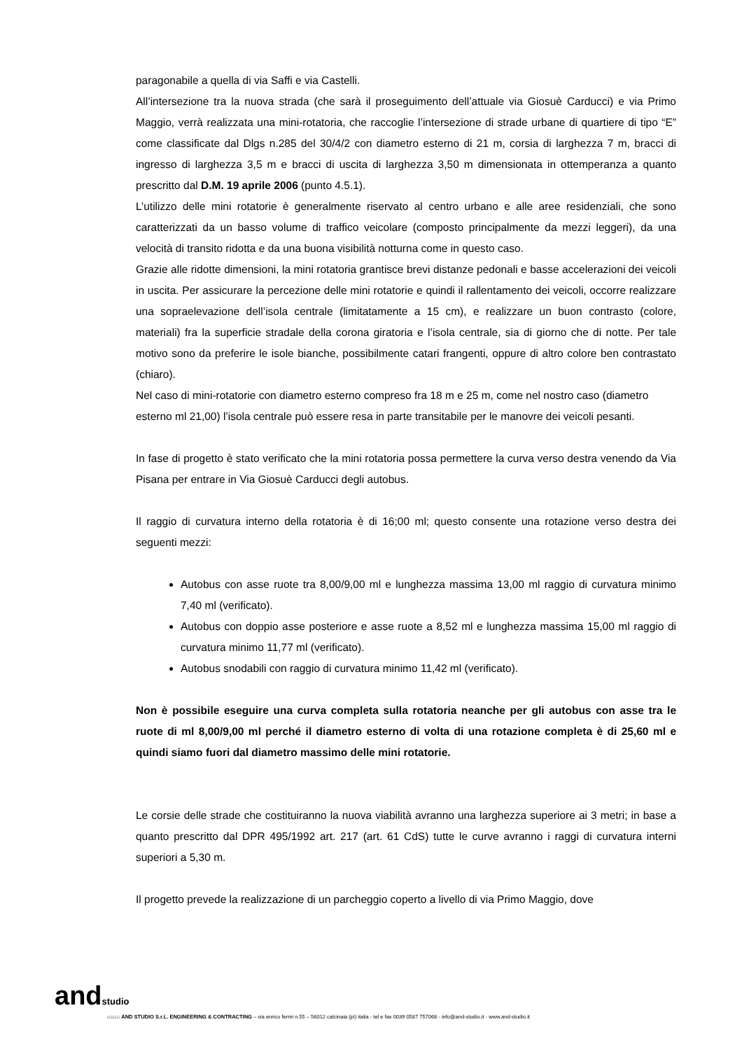paragonabile a quella di via Saffi e via Castelli.
All’intersezione tra la nuova strada (che sarà il proseguimento dell’attuale via Giosuè Carducci) e via Primo Maggio, verrà realizzata una mini-rotatoria, che raccoglie l’intersezione di strade urbane di quartiere di tipo “E” come classificate dal Dlgs n.285 del 30/4/2 con diametro esterno di 21 m, corsia di larghezza 7 m, bracci di ingresso di larghezza 3,5 m e bracci di uscita di larghezza 3,50 m dimensionata in ottemperanza a quanto prescritto dal D.M. 19 aprile 2006 (punto 4.5.1).
L’utilizzo delle mini rotatorie è generalmente riservato al centro urbano e alle aree residenziali, che sono caratterizzati da un basso volume di traffico veicolare (composto principalmente da mezzi leggeri), da una velocità di transito ridotta e da una buona visibilità notturna come in questo caso.
Grazie alle ridotte dimensioni, la mini rotatoria grantisce brevi distanze pedonali e basse accelerazioni dei veicoli in uscita. Per assicurare la percezione delle mini rotatorie e quindi il rallentamento dei veicoli, occorre realizzare una sopraelevazione dell’isola centrale (limitatamente a 15 cm), e realizzare un buon contrasto (colore, materiali) fra la superficie stradale della corona giratoria e l’isola centrale, sia di giorno che di notte. Per tale motivo sono da preferire le isole bianche, possibilmente catari frangenti, oppure di altro colore ben contrastato (chiaro).
Nel caso di mini-rotatorie con diametro esterno compreso fra 18 m e 25 m, come nel nostro caso (diametro esterno ml 21,00) l’isola centrale può essere resa in parte transitabile per le manovre dei veicoli pesanti.
In fase di progetto è stato verificato che la mini rotatoria possa permettere la curva verso destra venendo da Via Pisana per entrare in Via Giosuè Carducci degli autobus.
Il raggio di curvatura interno della rotatoria è di 16;00 ml; questo consente una rotazione verso destra dei seguenti mezzi:
Autobus con asse ruote tra 8,00/9,00 ml e lunghezza massima 13,00 ml raggio di curvatura minimo 7,40 ml (verificato).
Autobus con doppio asse posteriore e asse ruote a 8,52 ml e lunghezza massima 15,00 ml raggio di curvatura minimo 11,77 ml (verificato).
Autobus snodabili con raggio di curvatura minimo 11,42 ml (verificato).
Non è possibile eseguire una curva completa sulla rotatoria neanche per gli autobus con asse tra le ruote di ml 8,00/9,00 ml perché il diametro esterno di volta di una rotazione completa è di 25,60 ml e quindi siamo fuori dal diametro massimo delle mini rotatorie.
Le corsie delle strade che costituiranno la nuova viabilità avranno una larghezza superiore ai 3 metri; in base a quanto prescritto dal DPR 495/1992 art. 217 (art. 61 CdS) tutte le curve avranno i raggi di curvatura interni superiori a 5,30 m.
Il progetto prevede la realizzazione di un parcheggio coperto a livello di via Primo Maggio, dove
andstudio
⌂⌂⌂⌂ AND STUDIO S.r.L. ENGINEERING & CONTRACTING – via enrico fermi n.55 – 56012 calcinaia (pi) italia - tel e fax 0039 0587 757068 - info@and-studio.it - www.and-studio.it